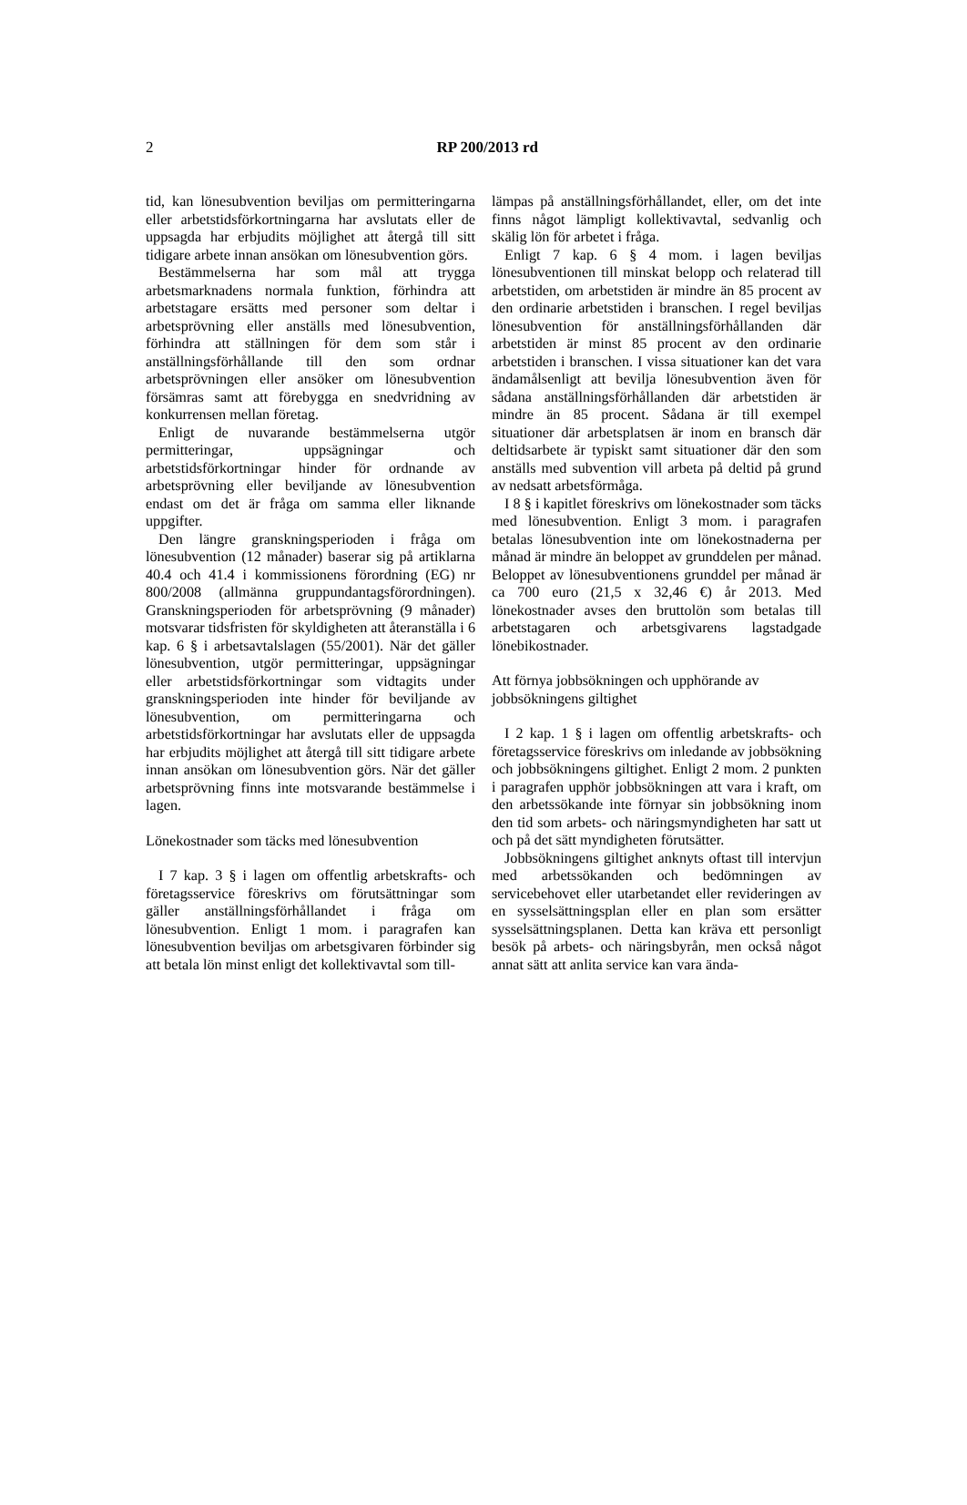2
RP 200/2013 rd
tid, kan lönesubvention beviljas om permitteringarna eller arbetstidsförkortningarna har avslutats eller de uppsagda har erbjudits möjlighet att återgå till sitt tidigare arbete innan ansökan om lönesubvention görs.
Bestämmelserna har som mål att trygga arbetsmarknadens normala funktion, förhindra att arbetstagare ersätts med personer som deltar i arbetsprövning eller anställs med lönesubvention, förhindra att ställningen för dem som står i anställningsförhållande till den som ordnar arbetsprövningen eller ansöker om lönesubvention försämras samt att förebygga en snedvridning av konkurrensen mellan företag.
Enligt de nuvarande bestämmelserna utgör permitteringar, uppsägningar och arbetstidsförkortningar hinder för ordnande av arbetsprövning eller beviljande av lönesubvention endast om det är fråga om samma eller liknande uppgifter.
Den längre granskningsperioden i fråga om lönesubvention (12 månader) baserar sig på artiklarna 40.4 och 41.4 i kommissionens förordning (EG) nr 800/2008 (allmänna gruppundantagsförordningen). Granskningsperioden för arbetsprövning (9 månader) motsvarar tidsfristen för skyldigheten att återanställa i 6 kap. 6 § i arbetsavtalslagen (55/2001). När det gäller lönesubvention, utgör permitteringar, uppsägningar eller arbetstidsförkortningar som vidtagits under granskningsperioden inte hinder för beviljande av lönesubvention, om permitteringarna och arbetstidsförkortningar har avslutats eller de uppsagda har erbjudits möjlighet att återgå till sitt tidigare arbete innan ansökan om lönesubvention görs. När det gäller arbetsprövning finns inte motsvarande bestämmelse i lagen.
Lönekostnader som täcks med lönesubvention
I 7 kap. 3 § i lagen om offentlig arbetskrafts- och företagsservice föreskrivs om förutsättningar som gäller anställningsförhållandet i fråga om lönesubvention. Enligt 1 mom. i paragrafen kan lönesubvention beviljas om arbetsgivaren förbinder sig att betala lön minst enligt det kollektivavtal som till-
lämpas på anställningsförhållandet, eller, om det inte finns något lämpligt kollektivavtal, sedvanlig och skälig lön för arbetet i fråga.
Enligt 7 kap. 6 § 4 mom. i lagen beviljas lönesubventionen till minskat belopp och relaterad till arbetstiden, om arbetstiden är mindre än 85 procent av den ordinarie arbetstiden i branschen. I regel beviljas lönesubvention för anställningsförhållanden där arbetstiden är minst 85 procent av den ordinarie arbetstiden i branschen. I vissa situationer kan det vara ändamålsenligt att bevilja lönesubvention även för sådana anställningsförhållanden där arbetstiden är mindre än 85 procent. Sådana är till exempel situationer där arbetsplatsen är inom en bransch där deltidsarbete är typiskt samt situationer där den som anställs med subvention vill arbeta på deltid på grund av nedsatt arbetsförmåga.
I 8 § i kapitlet föreskrivs om lönekostnader som täcks med lönesubvention. Enligt 3 mom. i paragrafen betalas lönesubvention inte om lönekostnaderna per månad är mindre än beloppet av grunddelen per månad. Beloppet av lönesubventionens grunddel per månad är ca 700 euro (21,5 x 32,46 €) år 2013. Med lönekostnader avses den bruttolön som betalas till arbetstagaren och arbetsgivarens lagstadgade lönebikostnader.
Att förnya jobbsökningen och upphörande av jobbsökningens giltighet
I 2 kap. 1 § i lagen om offentlig arbetskrafts- och företagsservice föreskrivs om inledande av jobbsökning och jobbsökningens giltighet. Enligt 2 mom. 2 punkten i paragrafen upphör jobbsökningen att vara i kraft, om den arbetssökande inte förnyar sin jobbsökning inom den tid som arbets- och näringsmyndigheten har satt ut och på det sätt myndigheten förutsätter.
Jobbsökningens giltighet anknyts oftast till intervjun med arbetssökanden och bedömningen av servicebehovet eller utarbetandet eller revideringen av en sysselsättningsplan eller en plan som ersätter sysselsättningsplanen. Detta kan kräva ett personligt besök på arbets- och näringsbyrån, men också något annat sätt att anlita service kan vara ända-